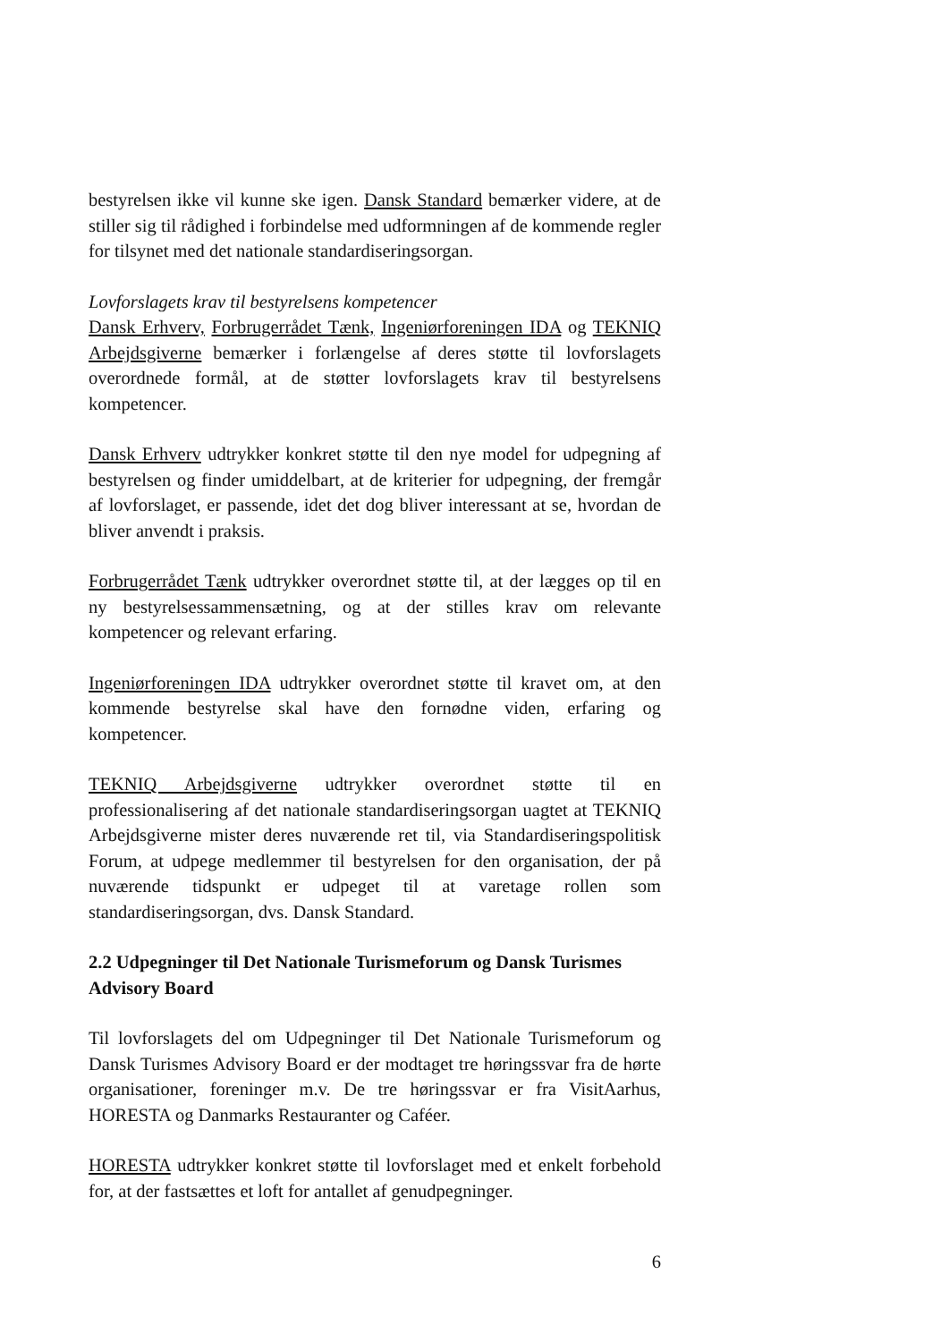bestyrelsen ikke vil kunne ske igen. Dansk Standard bemærker videre, at de stiller sig til rådighed i forbindelse med udformningen af de kommende regler for tilsynet med det nationale standardiseringsorgan.
Lovforslagets krav til bestyrelsens kompetencer
Dansk Erhverv, Forbrugerrådet Tænk, Ingeniørforeningen IDA og TEKNIQ Arbejdsgiverne bemærker i forlængelse af deres støtte til lovforslagets overordnede formål, at de støtter lovforslagets krav til bestyrelsens kompetencer.
Dansk Erhverv udtrykker konkret støtte til den nye model for udpegning af bestyrelsen og finder umiddelbart, at de kriterier for udpegning, der fremgår af lovforslaget, er passende, idet det dog bliver interessant at se, hvordan de bliver anvendt i praksis.
Forbrugerrådet Tænk udtrykker overordnet støtte til, at der lægges op til en ny bestyrelsessammensætning, og at der stilles krav om relevante kompetencer og relevant erfaring.
Ingeniørforeningen IDA udtrykker overordnet støtte til kravet om, at den kommende bestyrelse skal have den fornødne viden, erfaring og kompetencer.
TEKNIQ Arbejdsgiverne udtrykker overordnet støtte til en professionalisering af det nationale standardiseringsorgan uagtet at TEKNIQ Arbejdsgiverne mister deres nuværende ret til, via Standardiseringspolitisk Forum, at udpege medlemmer til bestyrelsen for den organisation, der på nuværende tidspunkt er udpeget til at varetage rollen som standardiseringsorgan, dvs. Dansk Standard.
2.2 Udpegninger til Det Nationale Turismeforum og Dansk Turismes Advisory Board
Til lovforslagets del om Udpegninger til Det Nationale Turismeforum og Dansk Turismes Advisory Board er der modtaget tre høringssvar fra de hørte organisationer, foreninger m.v. De tre høringssvar er fra VisitAarhus, HORESTA og Danmarks Restauranter og Caféer.
HORESTA udtrykker konkret støtte til lovforslaget med et enkelt forbehold for, at der fastsættes et loft for antallet af genudpegninger.
6